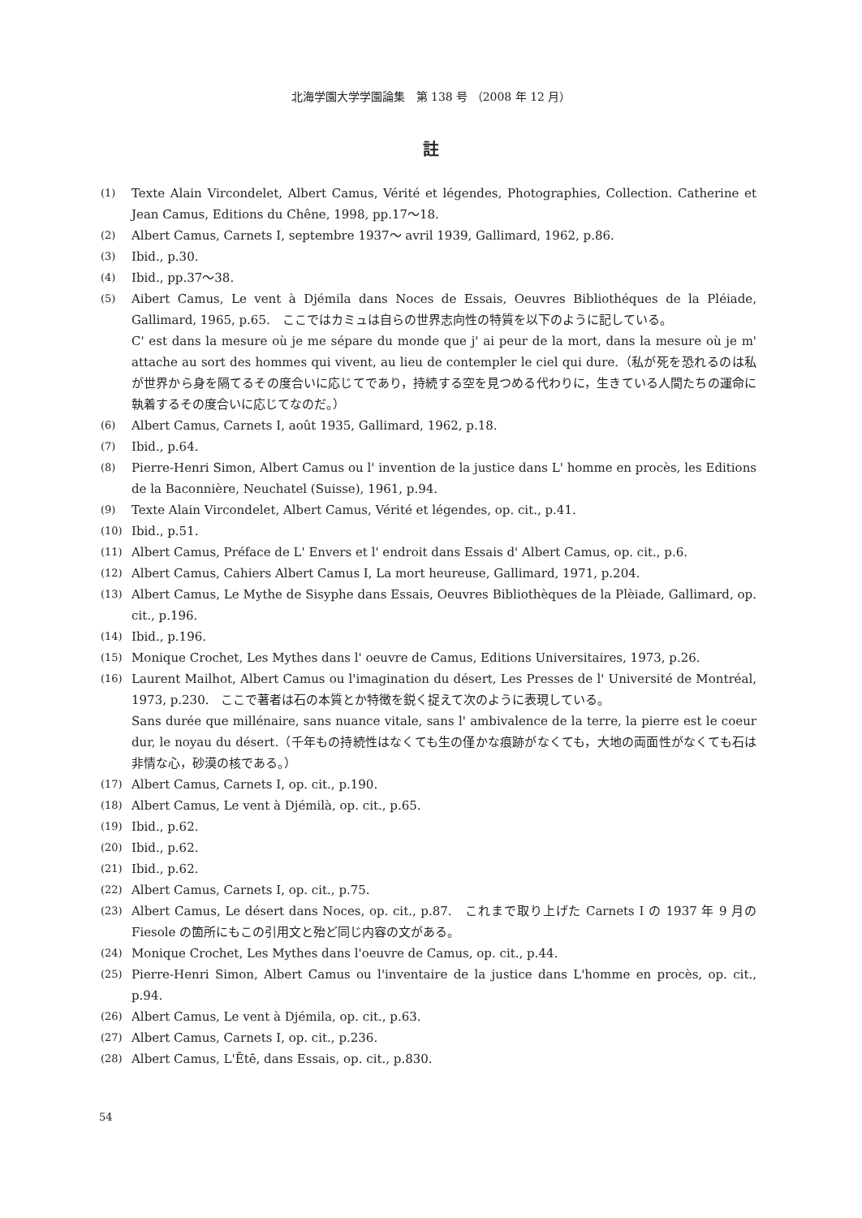北海学園大学学園論集　第 138 号 （2008 年 12 月）
註
(1)
Texte Alain Vircondelet, Albert Camus, Vérité et légendes, Photographies, Collection. Catherine et Jean Camus, Editions du Chêne, 1998, pp.17〜18.
(2)
Albert Camus, Carnets I, septembre 1937〜 avril 1939, Gallimard, 1962, p.86.
(3)
Ibid., p.30.
(4)
Ibid., pp.37〜38.
(5)
Aibert Camus, Le vent à Djémila dans Noces de Essais, Oeuvres Bibliothéques de la Pléiade, Gallimard, 1965, p.65.　ここではカミュは自らの世界志向性の特質を以下のように記している。
C' est dans la mesure où je me sépare du monde que j' ai peur de la mort, dans la mesure où je m' attache au sort des hommes qui vivent, au lieu de contempler le ciel qui dure.（私が死を恐れるのは私が世界から身を隔てるその度合いに応じてであり，持続する空を見つめる代わりに，生きている人間たちの運命に執着するその度合いに応じてなのだ。）
(6)
Albert Camus, Carnets I, août 1935, Gallimard, 1962, p.18.
(7)
Ibid., p.64.
(8)
Pierre-Henri Simon, Albert Camus ou l' invention de la justice dans L' homme en procès, les Editions de la Baconnière, Neuchatel (Suisse), 1961, p.94.
(9)
Texte Alain Vircondelet, Albert Camus, Vérité et légendes, op. cit., p.41.
(10)
Ibid., p.51.
(11)
Albert Camus, Préface de L' Envers et l' endroit dans Essais d' Albert Camus, op. cit., p.6.
(12)
Albert Camus, Cahiers Albert Camus I, La mort heureuse, Gallimard, 1971, p.204.
(13)
Albert Camus, Le Mythe de Sisyphe dans Essais, Oeuvres Bibliothèques de la Plèiade, Gallimard, op. cit., p.196.
(14)
Ibid., p.196.
(15)
Monique Crochet, Les Mythes dans l' oeuvre de Camus, Editions Universitaires, 1973, p.26.
(16)
Laurent Mailhot, Albert Camus ou l'imagination du désert, Les Presses de l' Université de Montréal, 1973, p.230.　ここで著者は石の本質とか特徴を鋭く捉えて次のように表現している。
Sans durée que millénaire, sans nuance vitale, sans l' ambivalence de la terre, la pierre est le coeur dur, le noyau du désert.（千年もの持続性はなくても生の僅かな痕跡がなくても，大地の両面性がなくても石は非情な心，砂漠の核である。）
(17)
Albert Camus, Carnets I, op. cit., p.190.
(18)
Albert Camus, Le vent à Djémilà, op. cit., p.65.
(19)
Ibid., p.62.
(20)
Ibid., p.62.
(21)
Ibid., p.62.
(22)
Albert Camus, Carnets I, op. cit., p.75.
(23)
Albert Camus, Le désert dans Noces, op. cit., p.87.　これまで取り上げた Carnets I の 1937 年 9 月の Fiesole の箇所にもこの引用文と殆ど同じ内容の文がある。
(24)
Monique Crochet, Les Mythes dans l'oeuvre de Camus, op. cit., p.44.
(25)
Pierre-Henri Simon, Albert Camus ou l'inventaire de la justice dans L'homme en procès, op. cit., p.94.
(26)
Albert Camus, Le vent à Djémila, op. cit., p.63.
(27)
Albert Camus, Carnets I, op. cit., p.236.
(28)
Albert Camus, L'Ētē, dans Essais, op. cit., p.830.
54